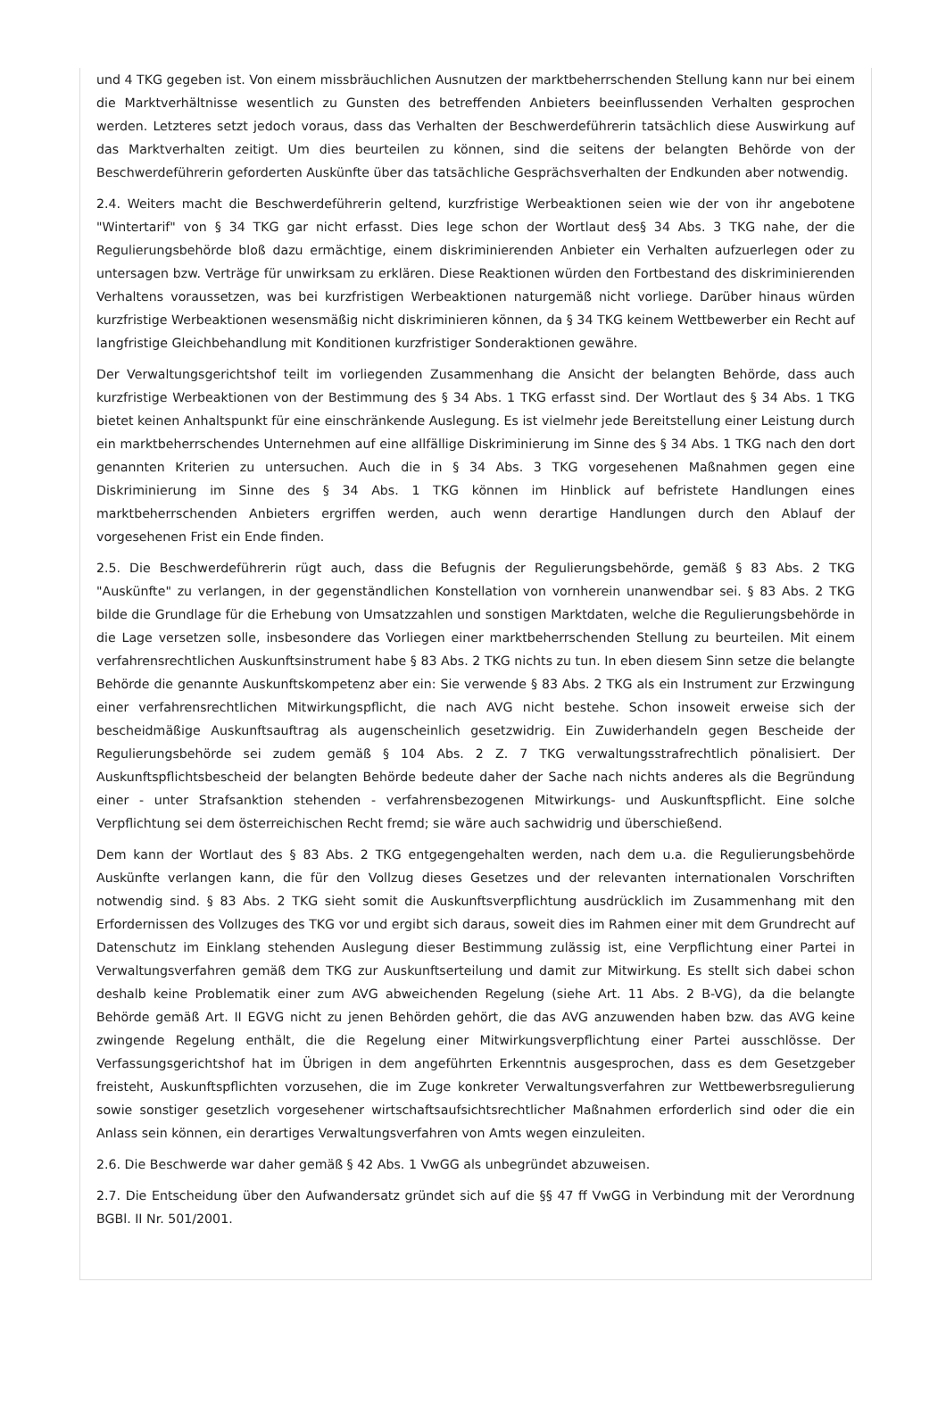und 4 TKG gegeben ist. Von einem missbräuchlichen Ausnutzen der marktbeherrschenden Stellung kann nur bei einem die Marktverhältnisse wesentlich zu Gunsten des betreffenden Anbieters beeinflussenden Verhalten gesprochen werden. Letzteres setzt jedoch voraus, dass das Verhalten der Beschwerdeführerin tatsächlich diese Auswirkung auf das Marktverhalten zeitigt. Um dies beurteilen zu können, sind die seitens der belangten Behörde von der Beschwerdeführerin geforderten Auskünfte über das tatsächliche Gesprächsverhalten der Endkunden aber notwendig.
2.4. Weiters macht die Beschwerdeführerin geltend, kurzfristige Werbeaktionen seien wie der von ihr angebotene "Wintertarif" von § 34 TKG gar nicht erfasst. Dies lege schon der Wortlaut des§ 34 Abs. 3 TKG nahe, der die Regulierungsbehörde bloß dazu ermächtige, einem diskriminierenden Anbieter ein Verhalten aufzuerlegen oder zu untersagen bzw. Verträge für unwirksam zu erklären. Diese Reaktionen würden den Fortbestand des diskriminierenden Verhaltens voraussetzen, was bei kurzfristigen Werbeaktionen naturgemäß nicht vorliege. Darüber hinaus würden kurzfristige Werbeaktionen wesensmäßig nicht diskriminieren können, da § 34 TKG keinem Wettbewerber ein Recht auf langfristige Gleichbehandlung mit Konditionen kurzfristiger Sonderaktionen gewähre.
Der Verwaltungsgerichtshof teilt im vorliegenden Zusammenhang die Ansicht der belangten Behörde, dass auch kurzfristige Werbeaktionen von der Bestimmung des § 34 Abs. 1 TKG erfasst sind. Der Wortlaut des § 34 Abs. 1 TKG bietet keinen Anhaltspunkt für eine einschränkende Auslegung. Es ist vielmehr jede Bereitstellung einer Leistung durch ein marktbeherrschendes Unternehmen auf eine allfällige Diskriminierung im Sinne des § 34 Abs. 1 TKG nach den dort genannten Kriterien zu untersuchen. Auch die in § 34 Abs. 3 TKG vorgesehenen Maßnahmen gegen eine Diskriminierung im Sinne des § 34 Abs. 1 TKG können im Hinblick auf befristete Handlungen eines marktbeherrschenden Anbieters ergriffen werden, auch wenn derartige Handlungen durch den Ablauf der vorgesehenen Frist ein Ende finden.
2.5. Die Beschwerdeführerin rügt auch, dass die Befugnis der Regulierungsbehörde, gemäß § 83 Abs. 2 TKG "Auskünfte" zu verlangen, in der gegenständlichen Konstellation von vornherein unanwendbar sei. § 83 Abs. 2 TKG bilde die Grundlage für die Erhebung von Umsatzzahlen und sonstigen Marktdaten, welche die Regulierungsbehörde in die Lage versetzen solle, insbesondere das Vorliegen einer marktbeherrschenden Stellung zu beurteilen. Mit einem verfahrensrechtlichen Auskunftsinstrument habe § 83 Abs. 2 TKG nichts zu tun. In eben diesem Sinn setze die belangte Behörde die genannte Auskunftskompetenz aber ein: Sie verwende § 83 Abs. 2 TKG als ein Instrument zur Erzwingung einer verfahrensrechtlichen Mitwirkungspflicht, die nach AVG nicht bestehe. Schon insoweit erweise sich der bescheidmäßige Auskunftsauftrag als augenscheinlich gesetzwidrig. Ein Zuwiderhandeln gegen Bescheide der Regulierungsbehörde sei zudem gemäß § 104 Abs. 2 Z. 7 TKG verwaltungsstrafrechtlich pönalisiert. Der Auskunftspflichtsbescheid der belangten Behörde bedeute daher der Sache nach nichts anderes als die Begründung einer - unter Strafsanktion stehenden - verfahrensbezogenen Mitwirkungs- und Auskunftspflicht. Eine solche Verpflichtung sei dem österreichischen Recht fremd; sie wäre auch sachwidrig und überschießend.
Dem kann der Wortlaut des § 83 Abs. 2 TKG entgegengehalten werden, nach dem u.a. die Regulierungsbehörde Auskünfte verlangen kann, die für den Vollzug dieses Gesetzes und der relevanten internationalen Vorschriften notwendig sind. § 83 Abs. 2 TKG sieht somit die Auskunftsverpflichtung ausdrücklich im Zusammenhang mit den Erfordernissen des Vollzuges des TKG vor und ergibt sich daraus, soweit dies im Rahmen einer mit dem Grundrecht auf Datenschutz im Einklang stehenden Auslegung dieser Bestimmung zulässig ist, eine Verpflichtung einer Partei in Verwaltungsverfahren gemäß dem TKG zur Auskunftserteilung und damit zur Mitwirkung. Es stellt sich dabei schon deshalb keine Problematik einer zum AVG abweichenden Regelung (siehe Art. 11 Abs. 2 B-VG), da die belangte Behörde gemäß Art. II EGVG nicht zu jenen Behörden gehört, die das AVG anzuwenden haben bzw. das AVG keine zwingende Regelung enthält, die die Regelung einer Mitwirkungsverpflichtung einer Partei ausschlösse. Der Verfassungsgerichtshof hat im Übrigen in dem angeführten Erkenntnis ausgesprochen, dass es dem Gesetzgeber freisteht, Auskunftspflichten vorzusehen, die im Zuge konkreter Verwaltungsverfahren zur Wettbewerbsregulierung sowie sonstiger gesetzlich vorgesehener wirtschaftsaufsichtsrechtlicher Maßnahmen erforderlich sind oder die ein Anlass sein können, ein derartiges Verwaltungsverfahren von Amts wegen einzuleiten.
2.6. Die Beschwerde war daher gemäß § 42 Abs. 1 VwGG als unbegründet abzuweisen.
2.7. Die Entscheidung über den Aufwandersatz gründet sich auf die §§ 47 ff VwGG in Verbindung mit der Verordnung BGBl. II Nr. 501/2001.